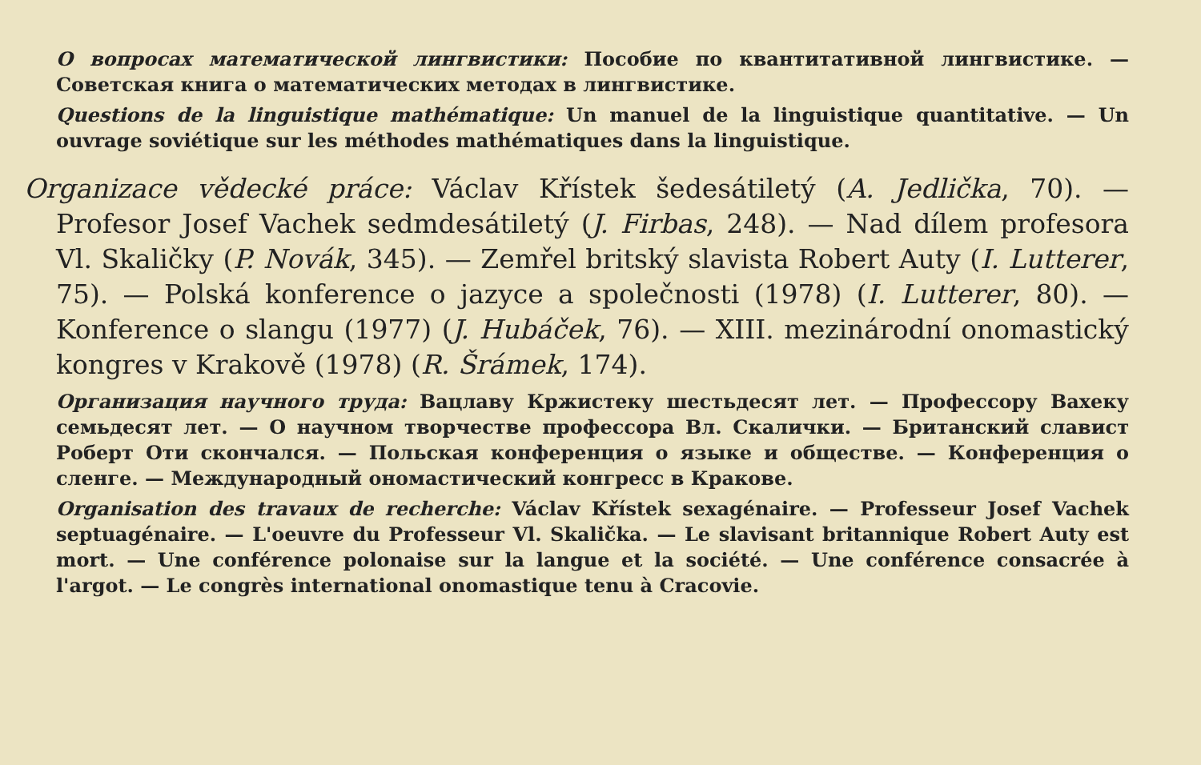O вопросах математической лингвистики: Пособие по квантитативной лингвистике. — Советская книга о математических методах в лингвистике.
Questions de la linguistique mathématique: Un manuel de la linguistique quantitative. — Un ouvrage soviétique sur les méthodes mathématiques dans la linguistique.
Organizace vědecké práce: Václav Křístek šedesátiletý (A. Jedlička, 70). — Profesor Josef Vachek sedmdesátiletý (J. Firbas, 248). — Nad dílem profesora Vl. Skaličky (P. Novák, 345). — Zemřel britský slavista Robert Auty (I. Lutterer, 75). — Polská konference o jazyce a společnosti (1978) (I. Lutterer, 80). — Konference o slangu (1977) (J. Hubáček, 76). — XIII. mezinárodní onomastický kongres v Krakově (1978) (R. Šrámek, 174).
Организация научного труда: Вацлаву Кржистеку шестьдесят лет. — Профессору Вахеку семьдесят лет. — О научном творчестве профессора Вл. Скалички. — Британский славист Роберт Оти скончался. — Польская конференция о языке и обществе. — Конференция о сленге. — Международный ономастический конгресс в Кракове.
Organisation des travaux de recherche: Václav Křístek sexagénaire. — Professeur Josef Vachek septuagénaire. — L'oeuvre du Professeur Vl. Skalička. — Le slavisant britannique Robert Auty est mort. — Une conférence polonaise sur la langue et la société. — Une conférence consacrée à l'argot. — Le congrès international onomastique tenu à Cracovie.